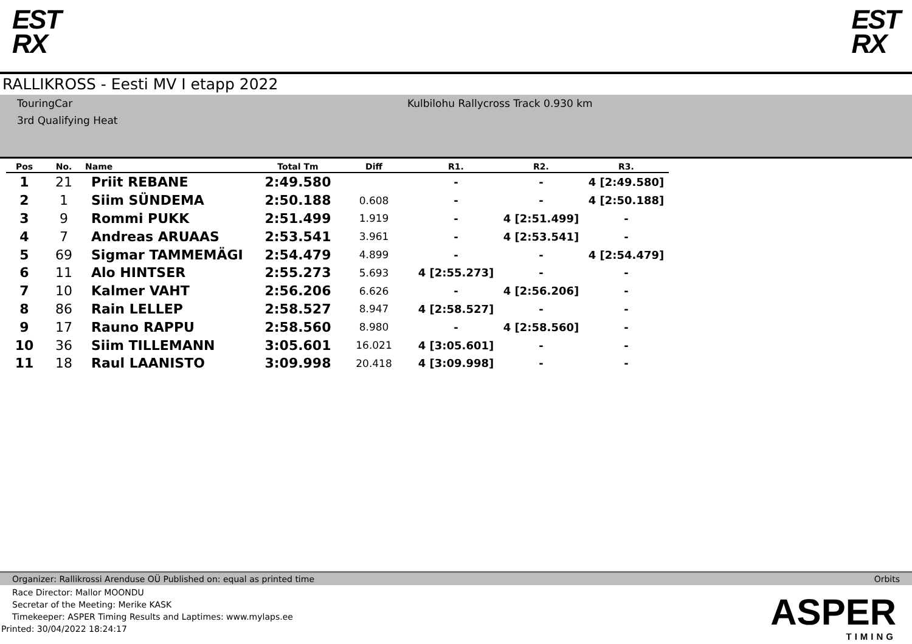EST
RX
EST
RX
RALLIKROSS - Eesti MV I etapp 2022
TouringCar
3rd Qualifying Heat
Kulbilohu Rallycross Track 0.930 km
| Pos | No. | Name | Total Tm | Diff | R1. | R2. | R3. |
| --- | --- | --- | --- | --- | --- | --- | --- |
| 1 | 21 | Priit REBANE | 2:49.580 | | - | - | 4 [2:49.580] |
| 2 | 1 | Siim SÜNDEMA | 2:50.188 | 0.608 | - | - | 4 [2:50.188] |
| 3 | 9 | Rommi PUKK | 2:51.499 | 1.919 | - | 4 [2:51.499] | - |
| 4 | 7 | Andreas ARUAAS | 2:53.541 | 3.961 | - | 4 [2:53.541] | - |
| 5 | 69 | Sigmar TAMMEMÄGI | 2:54.479 | 4.899 | - | - | 4 [2:54.479] |
| 6 | 11 | Alo HINTSER | 2:55.273 | 5.693 | 4 [2:55.273] | - | - |
| 7 | 10 | Kalmer VAHT | 2:56.206 | 6.626 | - | 4 [2:56.206] | - |
| 8 | 86 | Rain LELLEP | 2:58.527 | 8.947 | 4 [2:58.527] | - | - |
| 9 | 17 | Rauno RAPPU | 2:58.560 | 8.980 | - | 4 [2:58.560] | - |
| 10 | 36 | Siim TILLEMANN | 3:05.601 | 16.021 | 4 [3:05.601] | - | - |
| 11 | 18 | Raul LAANISTO | 3:09.998 | 20.418 | 4 [3:09.998] | - | - |
Organizer: Rallikrossi Arenduse OÜ Published on: equal as printed time Orbits
Race Director: Mallor MOONDU
Secretar of the Meeting: Merike KASK
Timekeeper: ASPER Timing Results and Laptimes: www.mylaps.ee
Printed: 30/04/2022 18:24:17
ASPER
TIMING